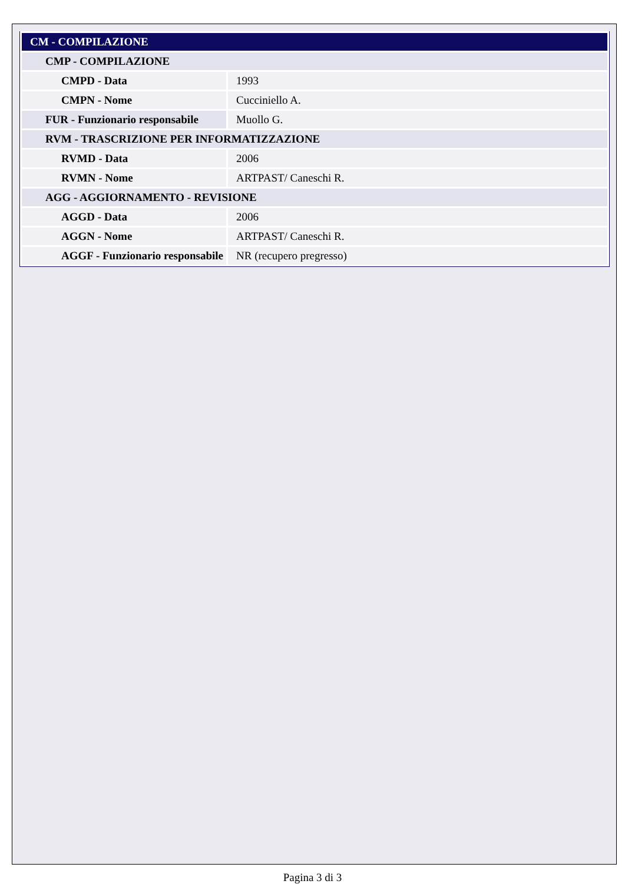| CM - COMPILAZIONE | |
| CMP - COMPILAZIONE | |
| CMPD - Data | 1993 |
| CMPN - Nome | Cucciniello A. |
| FUR - Funzionario responsabile | Muollo G. |
| RVM - TRASCRIZIONE PER INFORMATIZZAZIONE | |
| RVMD - Data | 2006 |
| RVMN - Nome | ARTPAST/ Caneschi R. |
| AGG - AGGIORNAMENTO - REVISIONE | |
| AGGD - Data | 2006 |
| AGGN - Nome | ARTPAST/ Caneschi R. |
| AGGF - Funzionario responsabile | NR (recupero pregresso) |
Pagina 3 di 3